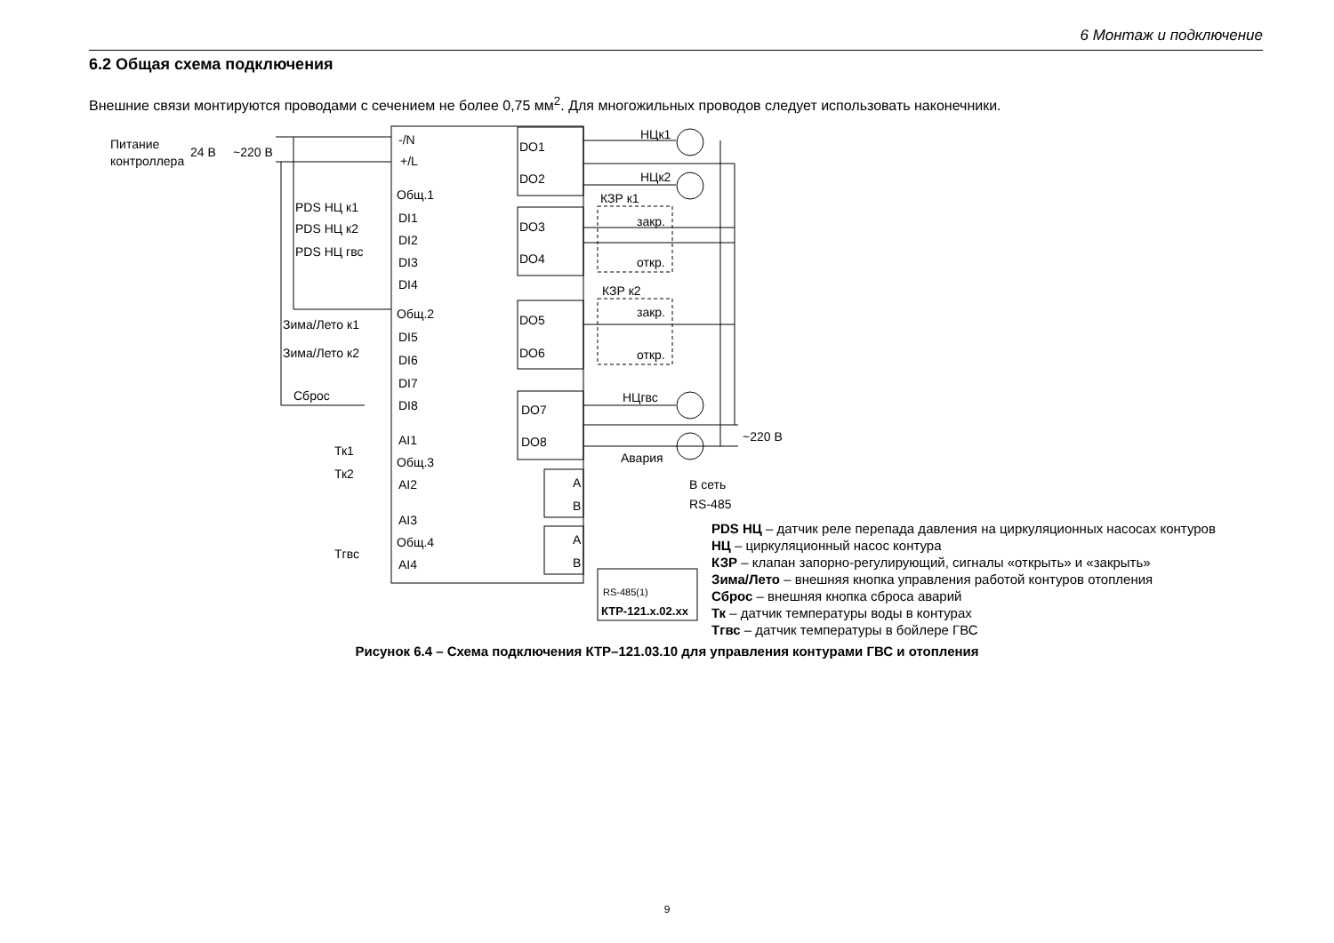6 Монтаж и подключение
6.2 Общая схема подключения
Внешние связи монтируются проводами с сечением не более 0,75 мм<sup>2</sup>. Для многожильных проводов следует использовать наконечники.
Питание
контроллера
24 В
~220 В
-/N
+/L
Общ.1
DI1
DI2
DI3
DI4
Общ.2
DI5
DI6
DI7
DI8
AI1
Общ.3
AI2
AI3
Общ.4
AI4
PDS НЦ к1
PDS НЦ к2
PDS НЦ гвс
Зима/Лето к1
Зима/Лето к2
Сброс
Тк1
Тк2
Тгвс
DO1
DO2
DO3
DO4
DO5
DO6
DO7
DO8
НЦк1
НЦк2
КЗР к1
закр.
откр.
КЗР к2
закр.
откр.
НЦгвс
Авария
~220 В
A
B
A
B
В сеть
RS-485
RS-485(1)
КТР-121.х.02.хх
PDS НЦ – датчик реле перепада давления на циркуляционных насосах контуров
НЦ – циркуляционный насос контура
КЗР – клапан запорно-регулирующий, сигналы «открыть» и «закрыть»
Зима/Лето – внешняя кнопка управления работой контуров отопления
Сброс – внешняя кнопка сброса аварий
Тк – датчик температуры воды в контурах
Тгвс – датчик температуры в бойлере ГВС
Рисунок 6.4 – Схема подключения КТР–121.03.10 для управления контурами ГВС и отопления
9